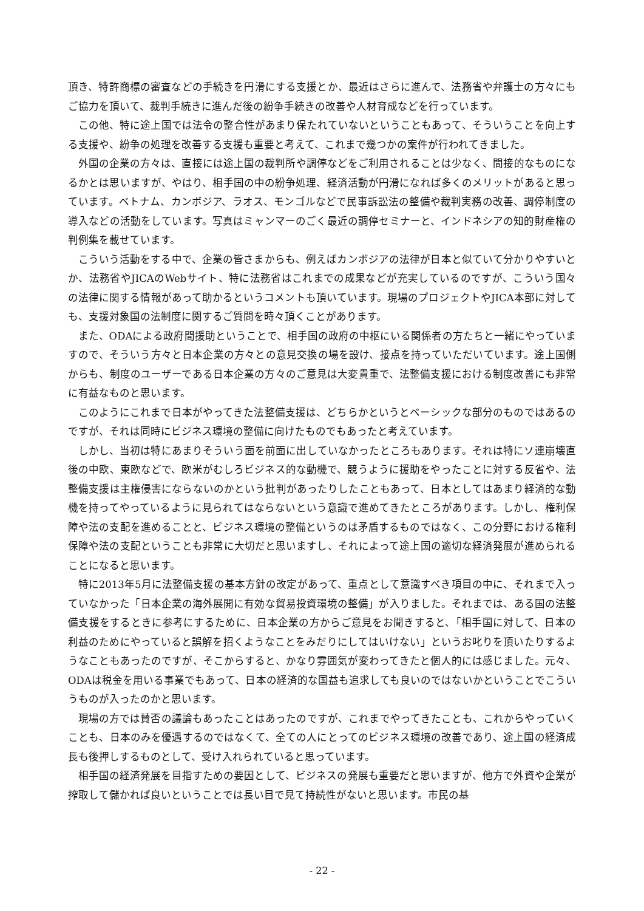頂き、特許商標の審査などの手続きを円滑にする支援とか、最近はさらに進んで、法務省や弁護士の方々にもご協力を頂いて、裁判手続きに進んだ後の紛争手続きの改善や人材育成などを行っています。
この他、特に途上国では法令の整合性があまり保たれていないということもあって、そういうことを向上する支援や、紛争の処理を改善する支援も重要と考えて、これまで幾つかの案件が行われてきました。
外国の企業の方々は、直接には途上国の裁判所や調停などをご利用されることは少なく、間接的なものになるかとは思いますが、やはり、相手国の中の紛争処理、経済活動が円滑になれば多くのメリットがあると思っています。ベトナム、カンボジア、ラオス、モンゴルなどで民事訴訟法の整備や裁判実務の改善、調停制度の導入などの活動をしています。写真はミャンマーのごく最近の調停セミナーと、インドネシアの知的財産権の判例集を載せています。
こういう活動をする中で、企業の皆さまからも、例えばカンボジアの法律が日本と似ていて分かりやすいとか、法務省やJICAのWebサイト、特に法務省はこれまでの成果などが充実しているのですが、こういう国々の法律に関する情報があって助かるというコメントも頂いています。現場のプロジェクトやJICA本部に対しても、支援対象国の法制度に関するご質問を時々頂くことがあります。
また、ODAによる政府間援助ということで、相手国の政府の中枢にいる関係者の方たちと一緒にやっていますので、そういう方々と日本企業の方々との意見交換の場を設け、接点を持っていただいています。途上国側からも、制度のユーザーである日本企業の方々のご意見は大変貴重で、法整備支援における制度改善にも非常に有益なものと思います。
このようにこれまで日本がやってきた法整備支援は、どちらかというとベーシックな部分のものではあるのですが、それは同時にビジネス環境の整備に向けたものでもあったと考えています。
しかし、当初は特にあまりそういう面を前面に出していなかったところもあります。それは特にソ連崩壊直後の中欧、東欧などで、欧米がむしろビジネス的な動機で、競うように援助をやったことに対する反省や、法整備支援は主権侵害にならないのかという批判があったりしたこともあって、日本としてはあまり経済的な動機を持ってやっているように見られてはならないという意識で進めてきたところがあります。しかし、権利保障や法の支配を進めることと、ビジネス環境の整備というのは矛盾するものではなく、この分野における権利保障や法の支配ということも非常に大切だと思いますし、それによって途上国の適切な経済発展が進められることになると思います。
特に2013年5月に法整備支援の基本方針の改定があって、重点として意識すべき項目の中に、それまで入っていなかった「日本企業の海外展開に有効な貿易投資環境の整備」が入りました。それまでは、ある国の法整備支援をするときに参考にするために、日本企業の方からご意見をお聞きすると、「相手国に対して、日本の利益のためにやっていると誤解を招くようなことをみだりにしてはいけない」というお叱りを頂いたりするようなこともあったのですが、そこからすると、かなり雰囲気が変わってきたと個人的には感じました。元々、ODAは税金を用いる事業でもあって、日本の経済的な国益も追求しても良いのではないかということでこういうものが入ったのかと思います。
現場の方では賛否の議論もあったことはあったのですが、これまでやってきたことも、これからやっていくことも、日本のみを優遇するのではなくて、全ての人にとってのビジネス環境の改善であり、途上国の経済成長も後押しするものとして、受け入れられていると思っています。
相手国の経済発展を目指すための要因として、ビジネスの発展も重要だと思いますが、他方で外資や企業が搾取して儲かれば良いということでは長い目で見て持続性がないと思います。市民の基
- 22 -